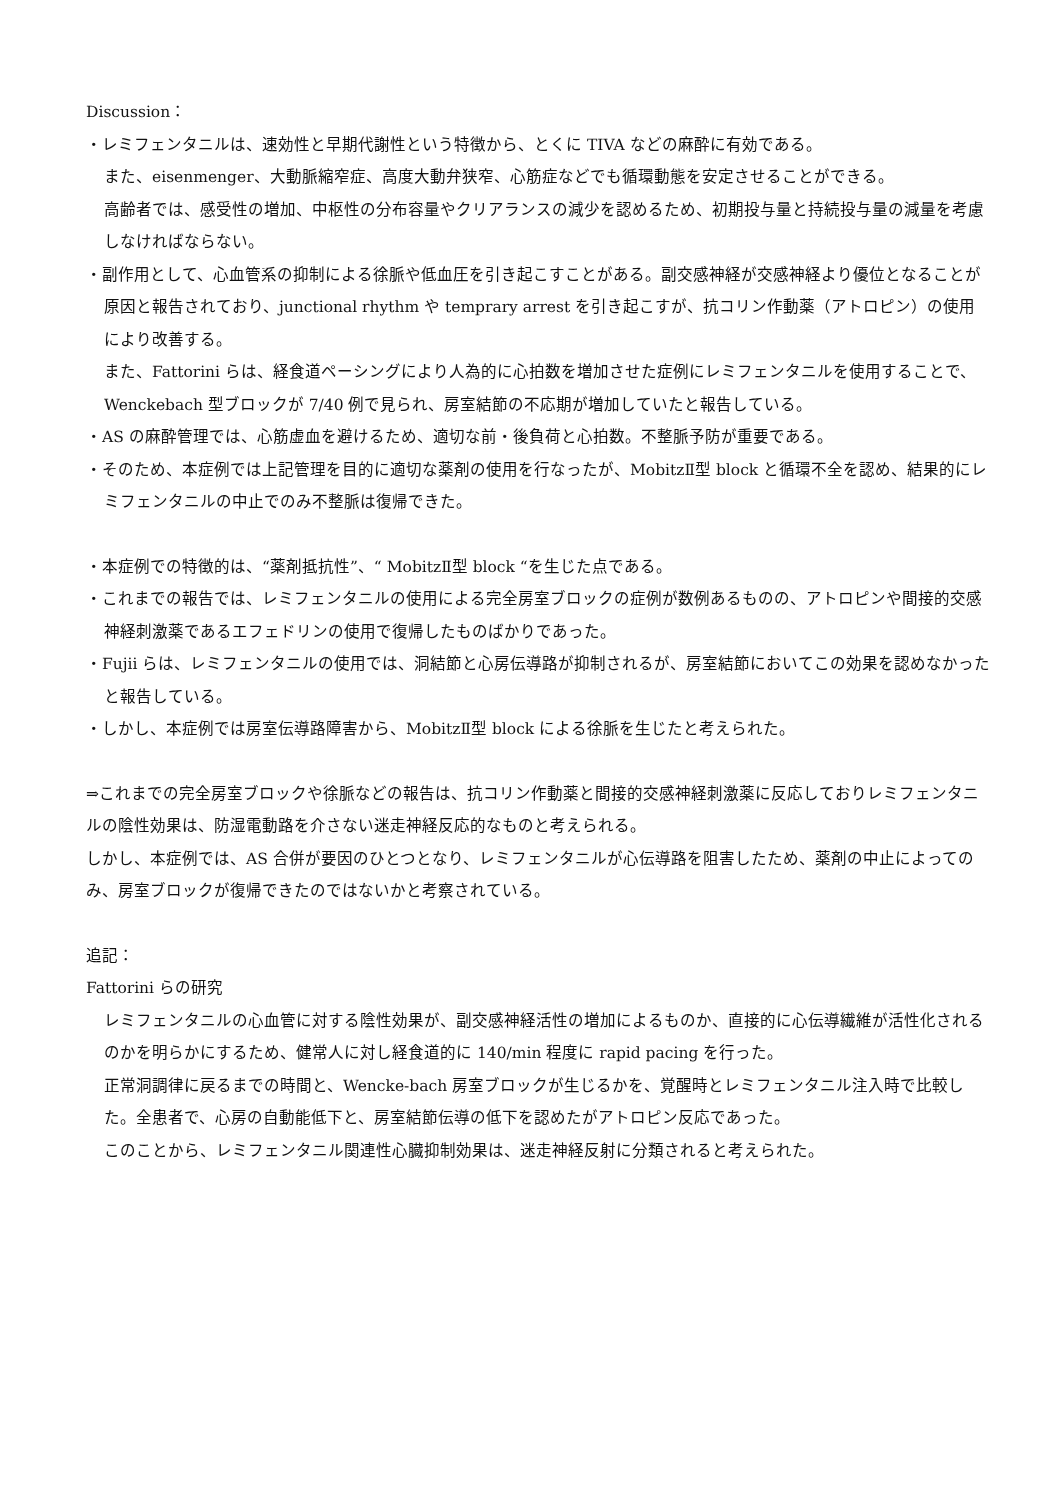Discussion：
・レミフェンタニルは、速効性と早期代謝性という特徴から、とくに TIVA などの麻酔に有効である。
また、eisenmenger、大動脈縮窄症、高度大動弁狭窄、心筋症などでも循環動態を安定させることができる。
高齢者では、感受性の増加、中枢性の分布容量やクリアランスの減少を認めるため、初期投与量と持続投与量の減量を考慮しなければならない。
・副作用として、心血管系の抑制による徐脈や低血圧を引き起こすことがある。副交感神経が交感神経より優位となることが原因と報告されており、junctional rhythm や temprary arrest を引き起こすが、抗コリン作動薬（アトロピン）の使用により改善する。
また、Fattorini らは、経食道ペーシングにより人為的に心拍数を増加させた症例にレミフェンタニルを使用することで、Wenckebach 型ブロックが 7/40 例で見られ、房室結節の不応期が増加していたと報告している。
・AS の麻酔管理では、心筋虚血を避けるため、適切な前・後負荷と心拍数。不整脈予防が重要である。
・そのため、本症例では上記管理を目的に適切な薬剤の使用を行なったが、MobitzⅡ型 block と循環不全を認め、結果的にレミフェンタニルの中止でのみ不整脈は復帰できた。
・本症例での特徴的は、“薬剤抵抗性”、“ MobitzⅡ型 block “を生じた点である。
・これまでの報告では、レミフェンタニルの使用による完全房室ブロックの症例が数例あるものの、アトロピンや間接的交感神経刺激薬であるエフェドリンの使用で復帰したものばかりであった。
・Fujii らは、レミフェンタニルの使用では、洞結節と心房伝導路が抑制されるが、房室結節においてこの効果を認めなかったと報告している。
・しかし、本症例では房室伝導路障害から、MobitzⅡ型 block による徐脈を生じたと考えられた。
⇒これまでの完全房室ブロックや徐脈などの報告は、抗コリン作動薬と間接的交感神経刺激薬に反応しておりレミフェンタニルの陰性効果は、防湿電動路を介さない迷走神経反応的なものと考えられる。
しかし、本症例では、AS 合併が要因のひとつとなり、レミフェンタニルが心伝導路を阻害したため、薬剤の中止によってのみ、房室ブロックが復帰できたのではないかと考察されている。
追記：
Fattorini らの研究
レミフェンタニルの心血管に対する陰性効果が、副交感神経活性の増加によるものか、直接的に心伝導繊維が活性化されるのかを明らかにするため、健常人に対し経食道的に 140/min 程度に rapid pacing を行った。
正常洞調律に戻るまでの時間と、Wencke-bach 房室ブロックが生じるかを、覚醒時とレミフェンタニル注入時で比較した。全患者で、心房の自動能低下と、房室結節伝導の低下を認めたがアトロピン反応であった。
このことから、レミフェンタニル関連性心臓抑制効果は、迷走神経反射に分類されると考えられた。